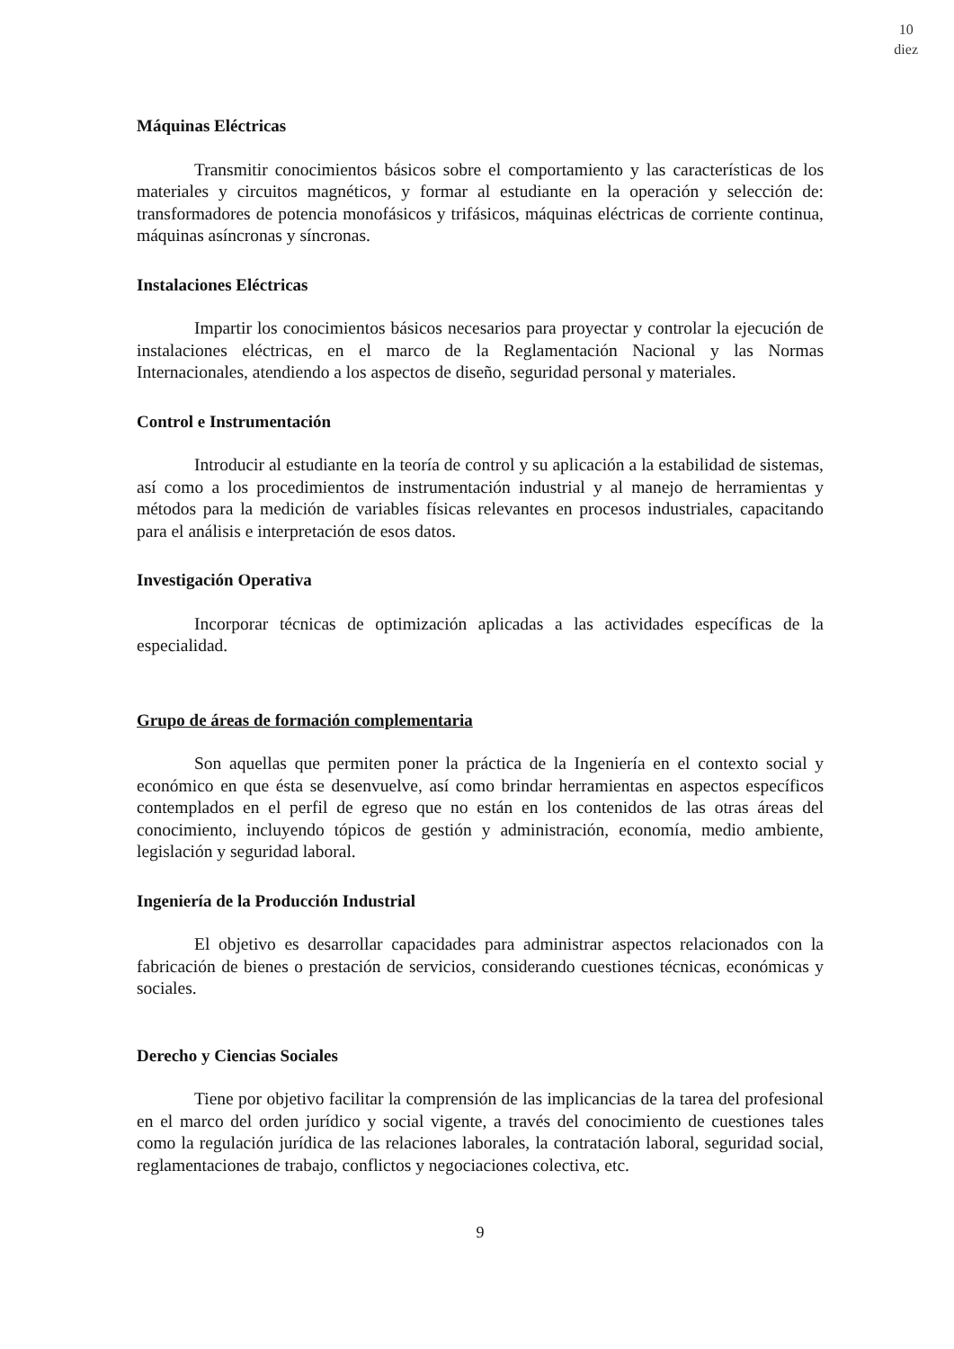10
diez
Máquinas Eléctricas
Transmitir conocimientos básicos sobre el comportamiento y las características de los materiales y circuitos magnéticos, y formar al estudiante en la operación y selección de: transformadores de potencia monofásicos y trifásicos, máquinas eléctricas de corriente continua, máquinas asíncronas y síncronas.
Instalaciones Eléctricas
Impartir los conocimientos básicos necesarios para proyectar y controlar la ejecución de instalaciones eléctricas, en el marco de la Reglamentación Nacional y las Normas Internacionales, atendiendo a los aspectos de diseño, seguridad personal y materiales.
Control e Instrumentación
Introducir al estudiante en la teoría de control y su aplicación a la estabilidad de sistemas, así como a los procedimientos de instrumentación industrial y al manejo de herramientas y métodos para la medición de variables físicas relevantes en procesos industriales, capacitando para el análisis e interpretación de esos datos.
Investigación Operativa
Incorporar técnicas de optimización aplicadas a las actividades específicas de la especialidad.
Grupo de áreas de formación complementaria
Son aquellas que permiten poner la práctica de la Ingeniería en el contexto social y económico en que ésta se desenvuelve, así como brindar herramientas en aspectos específicos contemplados en el perfil de egreso que no están en los contenidos de las otras áreas del conocimiento, incluyendo tópicos de gestión y administración, economía, medio ambiente, legislación y seguridad laboral.
Ingeniería de la Producción Industrial
El objetivo es desarrollar capacidades para administrar aspectos relacionados con la fabricación de bienes o prestación de servicios, considerando cuestiones técnicas, económicas y sociales.
Derecho y Ciencias Sociales
Tiene por objetivo facilitar la comprensión de las implicancias de la tarea del profesional en el marco del orden jurídico y social vigente, a través del conocimiento de cuestiones tales como la regulación jurídica de las relaciones laborales, la contratación laboral, seguridad social, reglamentaciones de trabajo, conflictos y negociaciones colectiva, etc.
9